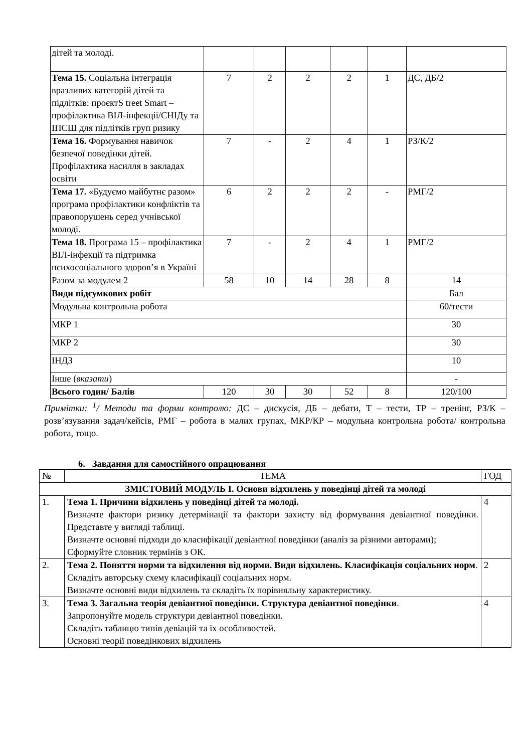| дітей та молоді. | | | | | | |
| Тема 15. Соціальна інтеграція вразливих категорій дітей та підлітків: проєктS treet Smart – профілактика ВІЛ-інфекції/СНІДу та ІПСШ для підлітків груп ризику | 7 | 2 | 2 | 2 | 1 | ДС, ДБ/2 |
| Тема 16. Формування навичок безпечої поведінки дітей. Профілактика насилля в закладах освіти | 7 | - | 2 | 4 | 1 | РЗ/К/2 |
| Тема 17. «Будуємо майбутнє разом» програма профілактики конфліктів та правопорушень серед учнівської молоді. | 6 | 2 | 2 | 2 | - | РМГ/2 |
| Тема 18. Програма 15 – профілактика ВІЛ-інфекції та підтримка психосоціального здоров’я в Україні | 7 | - | 2 | 4 | 1 | РМГ/2 |
| Разом за модулем 2 | 58 | 10 | 14 | 28 | 8 | 14 |
| Види підсумкових робіт | | | | | | Бал |
| Модульна контрольна робота | | | | | | 60/тести |
| МКР 1 | | | | | | 30 |
| МКР 2 | | | | | | 30 |
| ІНДЗ | | | | | | 10 |
| Інше ( вказати ) | | | | | | - |
| Всього годин/ Балів | 120 | 30 | 30 | 52 | 8 | 120/100 |
Примітки: <sup>1</sup>/ Методи та форми контролю: ДС – дискусія, ДБ – дебати, Т – тести, ТР – тренінг, РЗ/К – розв’язування задач/кейсів, РМГ – робота в малих групах, МКР/КР – модульна контрольна робота/ контрольна робота, тощо.
6. Завдання для самостійного опрацювання
| № | ТЕМА | ГОД |
| ЗМІСТОВИЙ МОДУЛЬ І. Основи відхилень у поведінці дітей та молоді | | |
| 1. | Тема 1. Причини відхилень у поведінці дітей та молоді. Визначте фактори ризику детермінації та фактори захисту від формування девіантної поведінки. Представте у вигляді таблиці. Визначте основні підходи до класифікації девіантної поведінки (аналіз за різними авторами); Сформуйте словник термінів з ОК. | 4 |
| 2. | Тема 2. Поняття норми та відхилення від норми. Види відхилень. Класифікація соціальних норм . Складіть авторську схему класифікації соціальних норм. Визначте основні види відхилень та складіть їх порівняльну характеристику. | 2 |
| 3. | Тема 3. Загальна теорія девіантної поведінки. Структура девіантної поведінки . Запропонуйте модель структури девіантної поведінки. Складіть таблицю типів девіацій та їх особливостей. Основні теорії поведінкових відхилень | 4 |